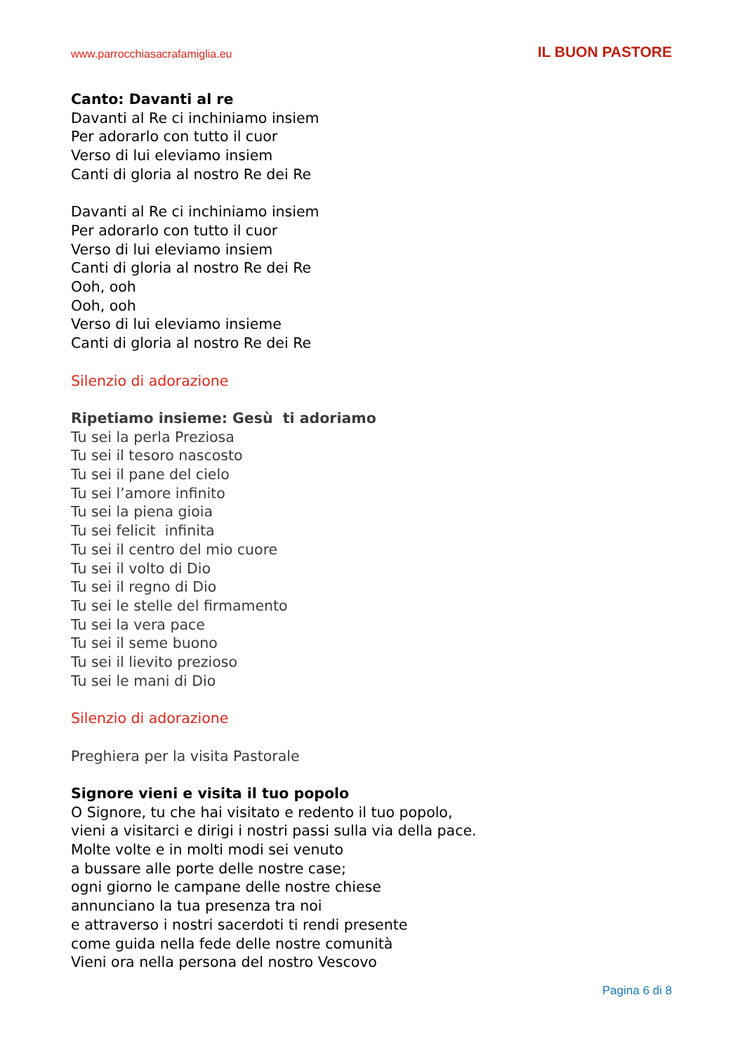www.parrocchiasacrafamiglia.eu IL BUON PASTORE
Canto: Davanti al re
Davanti al Re ci inchiniamo insiem
Per adorarlo con tutto il cuor
Verso di lui eleviamo insiem
Canti di gloria al nostro Re dei Re
Davanti al Re ci inchiniamo insiem
Per adorarlo con tutto il cuor
Verso di lui eleviamo insiem
Canti di gloria al nostro Re dei Re
Ooh, ooh
Ooh, ooh
Verso di lui eleviamo insieme
Canti di gloria al nostro Re dei Re
Silenzio di adorazione
Ripetiamo insieme: Gesù ti adoriamo
Tu sei la perla Preziosa
Tu sei il tesoro nascosto
Tu sei il pane del cielo
Tu sei l’amore infinito
Tu sei la piena gioia
Tu sei felicit infinita
Tu sei il centro del mio cuore
Tu sei il volto di Dio
Tu sei il regno di Dio
Tu sei le stelle del firmamento
Tu sei la vera pace
Tu sei il seme buono
Tu sei il lievito prezioso
Tu sei le mani di Dio
Silenzio di adorazione
Preghiera per la visita Pastorale
Signore vieni e visita il tuo popolo
O Signore, tu che hai visitato e redento il tuo popolo,
vieni a visitarci e dirigi i nostri passi sulla via della pace.
Molte volte e in molti modi sei venuto
a bussare alle porte delle nostre case;
ogni giorno le campane delle nostre chiese
annunciano la tua presenza tra noi
e attraverso i nostri sacerdoti ti rendi presente
come guida nella fede delle nostre comunità
Vieni ora nella persona del nostro Vescovo
Pagina 6 di 8